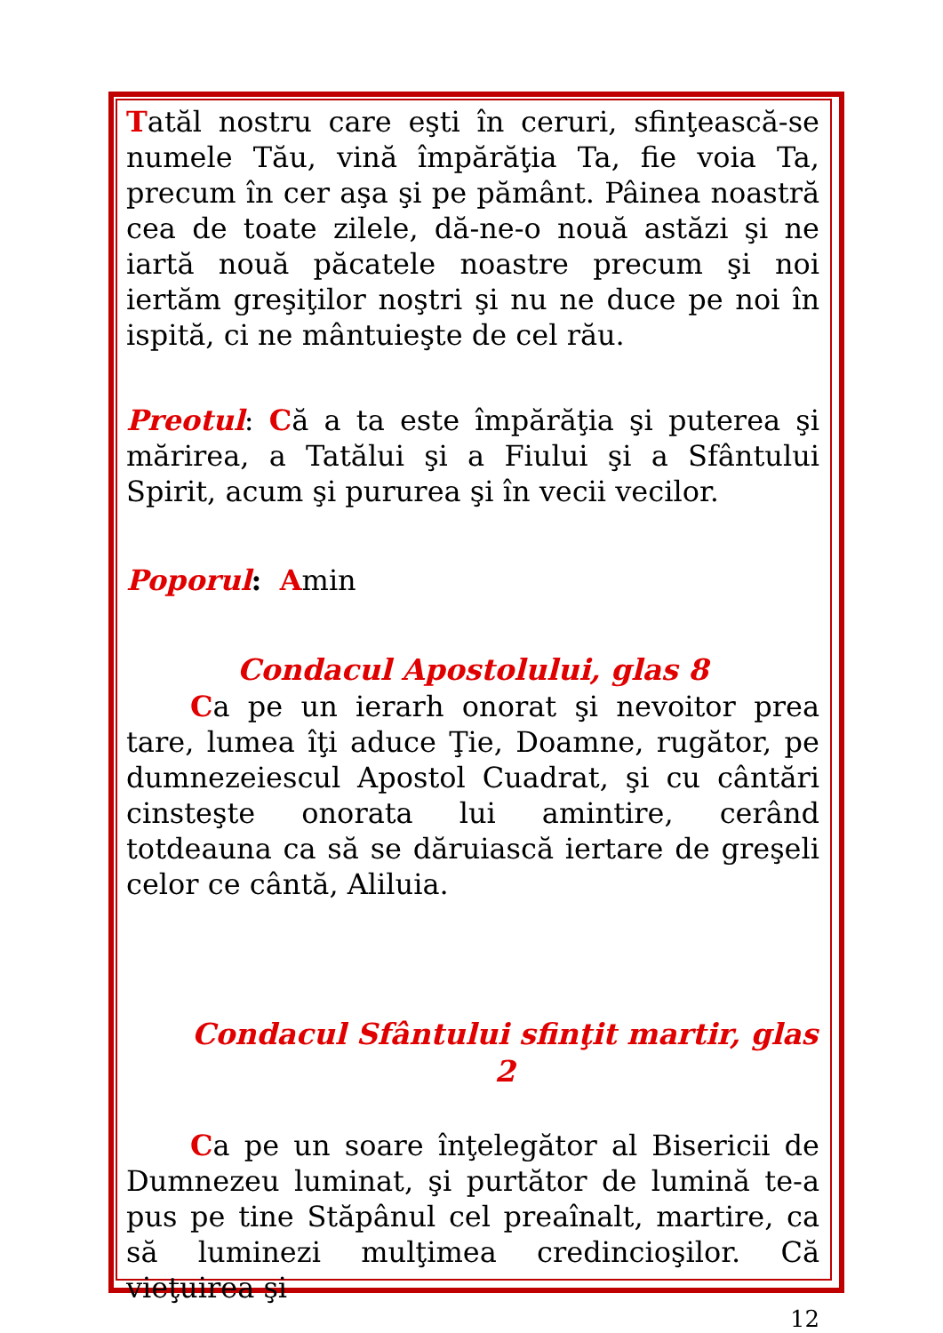Tatăl nostru care eşti în ceruri, sfinţească-se numele Tău, vină împărăţia Ta, fie voia Ta, precum în cer aşa şi pe pământ. Pâinea noastră cea de toate zilele, dă-ne-o nouă astăzi şi ne iartă nouă păcatele noastre precum şi noi iertăm greşiţilor noştri şi nu ne duce pe noi în ispită, ci ne mântuieşte de cel rău.
Preotul: Că a ta este împărăţia şi puterea şi mărirea, a Tatălui şi a Fiului şi a Sfântului Spirit, acum şi pururea şi în vecii vecilor.
Poporul: Amin
Condacul Apostolului, glas 8
Ca pe un ierarh onorat şi nevoitor prea tare, lumea îţi aduce Ţie, Doamne, rugător, pe dumnezeiescul Apostol Cuadrat, şi cu cântări cinsteşte onorata lui amintire, cerând totdeauna ca să se dăruiască iertare de greşeli celor ce cântă, Aliluia.
Condacul Sfântului sfinţit martir, glas 2
Ca pe un soare înţelegător al Bisericii de Dumnezeu luminat, şi purtător de lumină te-a pus pe tine Stăpânul cel preaînalt, martire, ca să luminezi mulţimea credincioşilor. Că vieţuirea şi
12